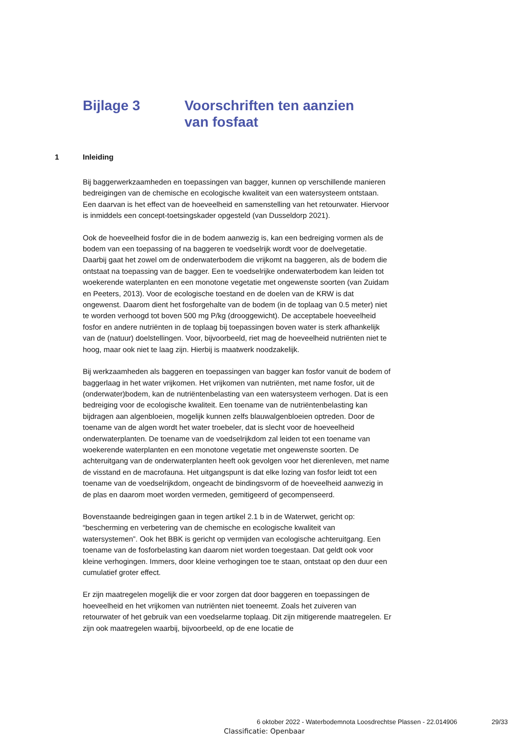Bijlage 3 Voorschriften ten aanzien
van fosfaat
1 Inleiding
Bij baggerwerkzaamheden en toepassingen van bagger, kunnen op verschillende manieren bedreigingen van de chemische en ecologische kwaliteit van een watersysteem ontstaan. Een daarvan is het effect van de hoeveelheid en samenstelling van het retourwater. Hiervoor is inmiddels een concept-toetsingskader opgesteld (van Dusseldorp 2021).
Ook de hoeveelheid fosfor die in de bodem aanwezig is, kan een bedreiging vormen als de bodem van een toepassing of na baggeren te voedselrijk wordt voor de doelvegetatie. Daarbij gaat het zowel om de onderwaterbodem die vrijkomt na baggeren, als de bodem die ontstaat na toepassing van de bagger. Een te voedselrijke onderwaterbodem kan leiden tot woekerende waterplanten en een monotone vegetatie met ongewenste soorten (van Zuidam en Peeters, 2013). Voor de ecologische toestand en de doelen van de KRW is dat ongewenst. Daarom dient het fosforgehalte van de bodem (in de toplaag van 0.5 meter) niet te worden verhoogd tot boven 500 mg P/kg (drooggewicht). De acceptabele hoeveelheid fosfor en andere nutriënten in de toplaag bij toepassingen boven water is sterk afhankelijk van de (natuur) doelstellingen. Voor, bijvoorbeeld, riet mag de hoeveelheid nutriënten niet te hoog, maar ook niet te laag zijn. Hierbij is maatwerk noodzakelijk.
Bij werkzaamheden als baggeren en toepassingen van bagger kan fosfor vanuit de bodem of baggerlaag in het water vrijkomen. Het vrijkomen van nutriënten, met name fosfor, uit de (onderwater)bodem, kan de nutriëntenbelasting van een watersysteem verhogen. Dat is een bedreiging voor de ecologische kwaliteit. Een toename van de nutriëntenbelasting kan bijdragen aan algenbloeien, mogelijk kunnen zelfs blauwalgenbloeien optreden. Door de toename van de algen wordt het water troebeler, dat is slecht voor de hoeveelheid onderwaterplanten. De toename van de voedselrijkdom zal leiden tot een toename van woekerende waterplanten en een monotone vegetatie met ongewenste soorten. De achteruitgang van de onderwaterplanten heeft ook gevolgen voor het dierenleven, met name de visstand en de macrofauna. Het uitgangspunt is dat elke lozing van fosfor leidt tot een toename van de voedselrijkdom, ongeacht de bindingsvorm of de hoeveelheid aanwezig in de plas en daarom moet worden vermeden, gemitigeerd of gecompenseerd.
Bovenstaande bedreigingen gaan in tegen artikel 2.1 b in de Waterwet, gericht op: “bescherming en verbetering van de chemische en ecologische kwaliteit van watersystemen”. Ook het BBK is gericht op vermijden van ecologische achteruitgang. Een toename van de fosforbelasting kan daarom niet worden toegestaan. Dat geldt ook voor kleine verhogingen. Immers, door kleine verhogingen toe te staan, ontstaat op den duur een cumulatief groter effect.
Er zijn maatregelen mogelijk die er voor zorgen dat door baggeren en toepassingen de hoeveelheid en het vrijkomen van nutriënten niet toeneemt. Zoals het zuiveren van retourwater of het gebruik van een voedselarme toplaag. Dit zijn mitigerende maatregelen. Er zijn ook maatregelen waarbij, bijvoorbeeld, op de ene locatie de
6 oktober 2022 - Waterbodemnota Loosdrechtse Plassen - 22.014906
29/33
Classificatie: Openbaar